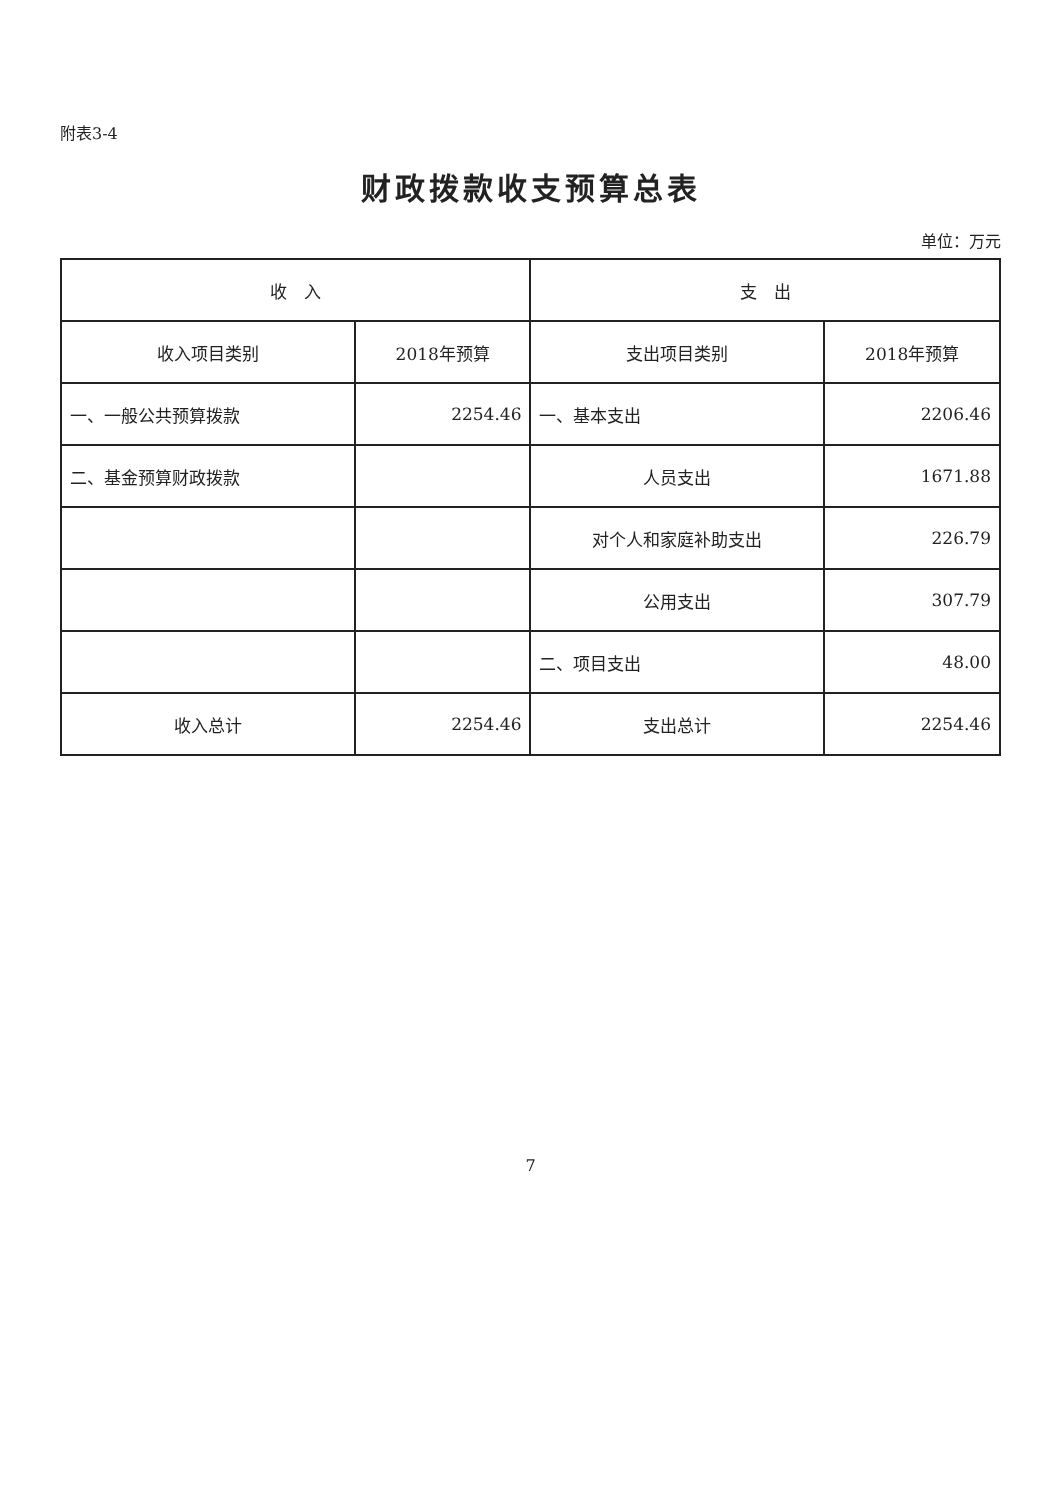附表3-4
财政拨款收支预算总表
单位：万元
| 收 入 | | 支 出 | |
| --- | --- | --- | --- |
| 收入项目类别 | 2018年预算 | 支出项目类别 | 2018年预算 |
| 一、一般公共预算拨款 | 2254.46 | 一、基本支出 | 2206.46 |
| 二、基金预算财政拨款 | | 人员支出 | 1671.88 |
| | | 对个人和家庭补助支出 | 226.79 |
| | | 公用支出 | 307.79 |
| | | 二、项目支出 | 48.00 |
| 收入总计 | 2254.46 | 支出总计 | 2254.46 |
7